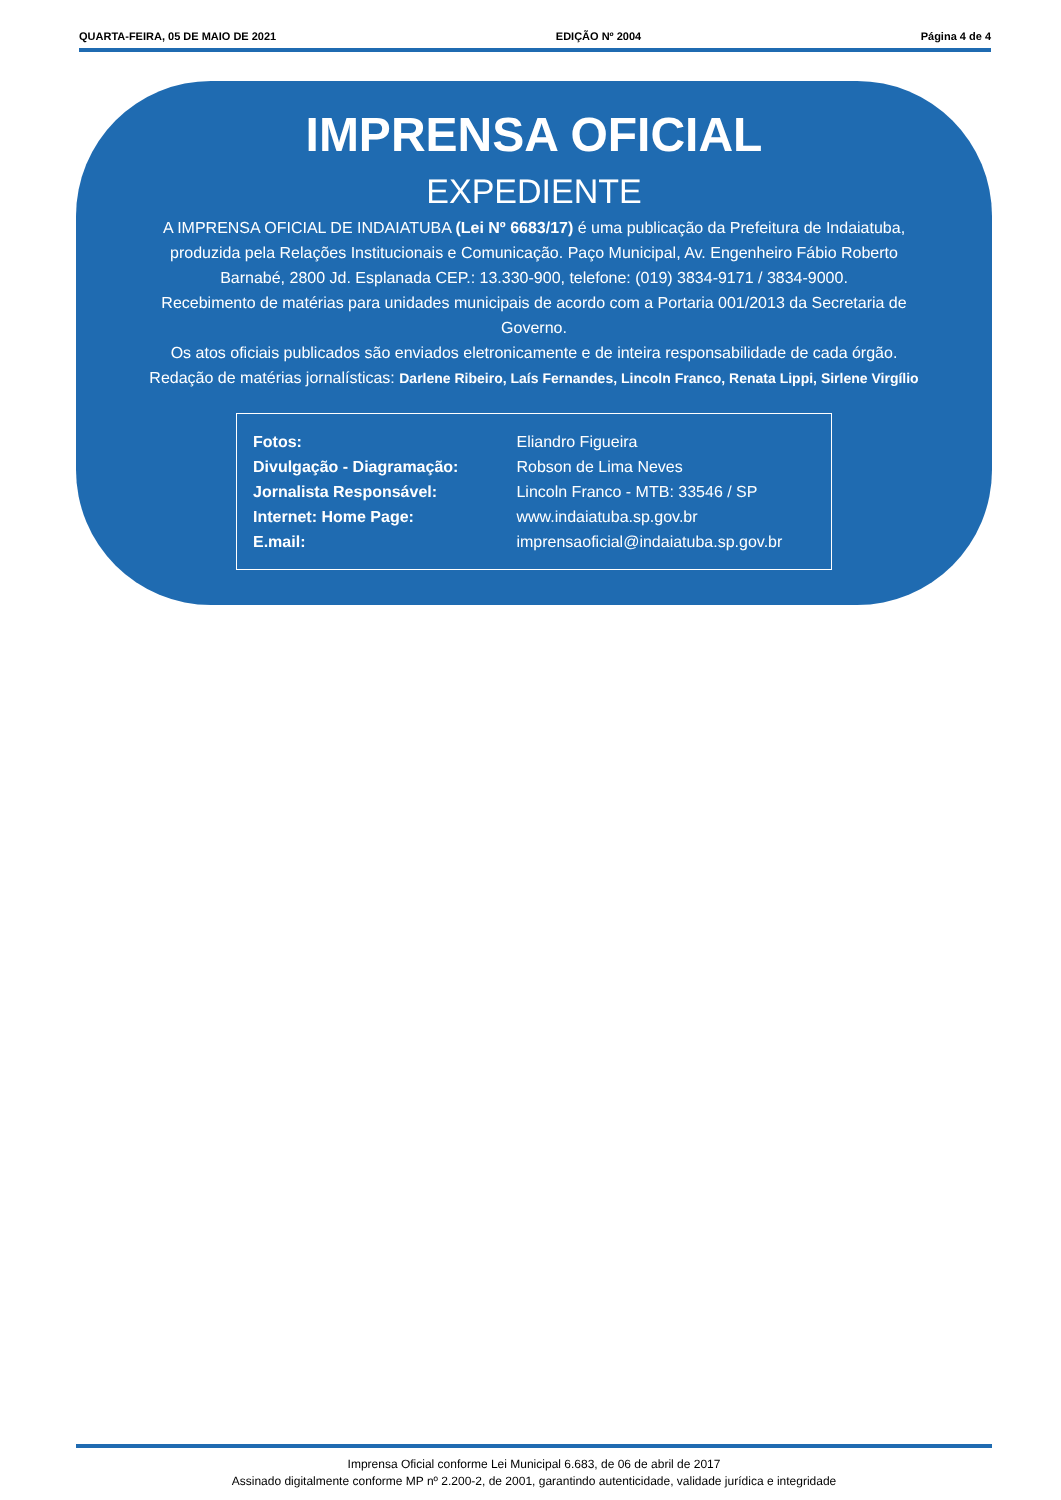QUARTA-FEIRA, 05 DE MAIO DE 2021 EDIÇÃO Nº 2004 Página 4 de 4
IMPRENSA OFICIAL
EXPEDIENTE
A IMPRENSA OFICIAL DE INDAIATUBA (Lei Nº 6683/17) é uma publicação da Prefeitura de Indaiatuba, produzida pela Relações Institucionais e Comunicação. Paço Municipal, Av. Engenheiro Fábio Roberto Barnabé, 2800 Jd. Esplanada CEP.: 13.330-900, telefone: (019) 3834-9171 / 3834-9000.
Recebimento de matérias para unidades municipais de acordo com a Portaria 001/2013 da Secretaria de Governo.
Os atos oficiais publicados são enviados eletronicamente e de inteira responsabilidade de cada órgão.
Redação de matérias jornalísticas: Darlene Ribeiro, Laís Fernandes, Lincoln Franco, Renata Lippi, Sirlene Virgílio
| Fotos: | Eliandro Figueira |
| Divulgação - Diagramação: | Robson de Lima Neves |
| Jornalista Responsável: | Lincoln Franco - MTB: 33546 / SP |
| Internet: Home Page: | www.indaiatuba.sp.gov.br |
| E.mail: | imprensaoficial@indaiatuba.sp.gov.br |
Imprensa Oficial conforme Lei Municipal 6.683, de 06 de abril de 2017
Assinado digitalmente conforme MP nº 2.200-2, de 2001, garantindo autenticidade, validade jurídica e integridade